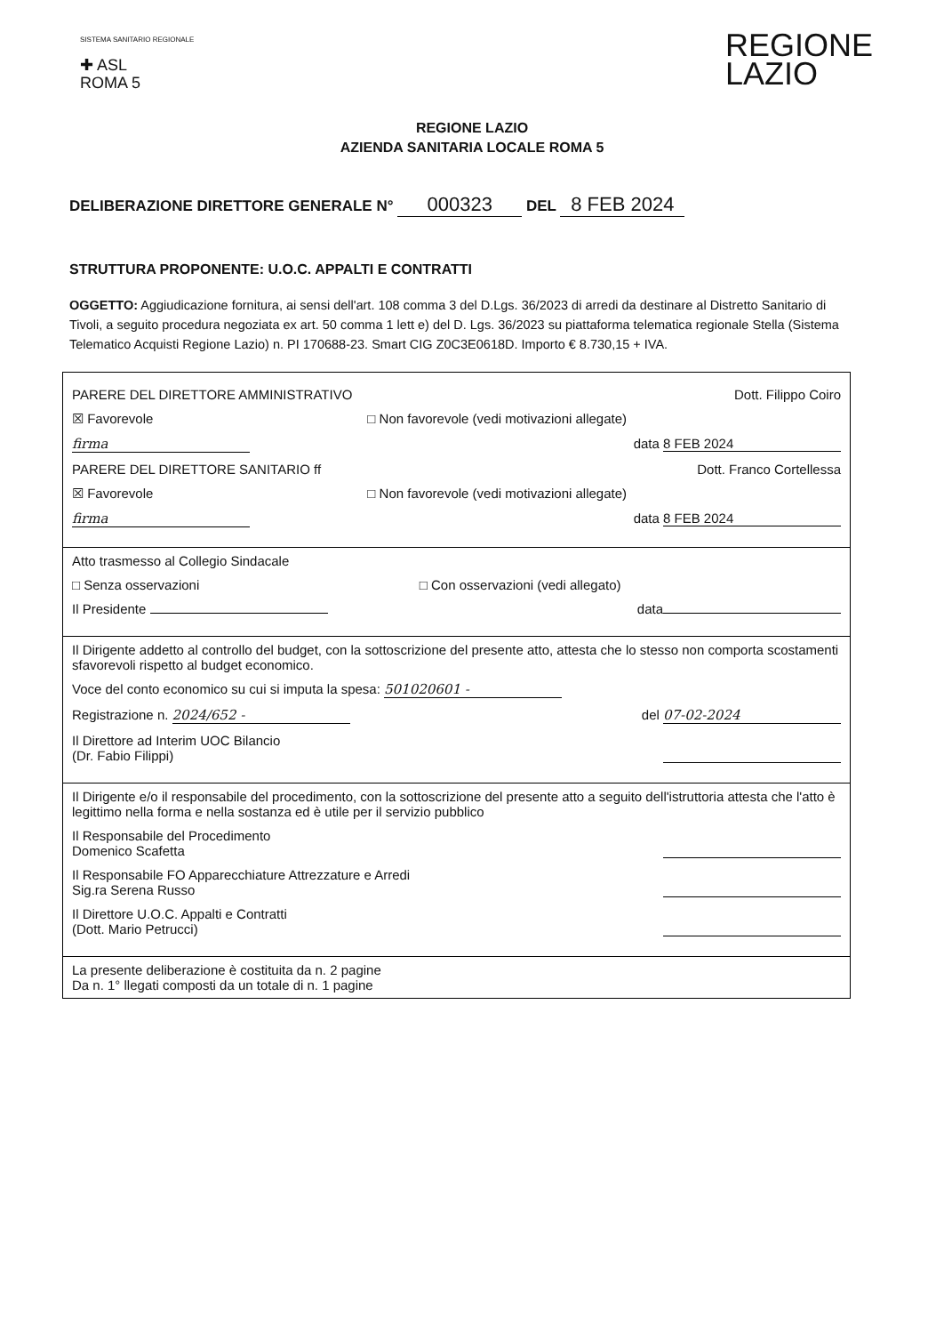SISTEMA SANITARIO REGIONALE
✚ ASL
ROMA 5
REGIONE
LAZIO
REGIONE LAZIO
AZIENDA SANITARIA LOCALE ROMA 5
DELIBERAZIONE DIRETTORE GENERALE N° 000323 DEL 8 FEB 2024
STRUTTURA PROPONENTE: U.O.C. APPALTI E CONTRATTI
OGGETTO: Aggiudicazione fornitura, ai sensi dell'art. 108 comma 3 del D.Lgs. 36/2023 di arredi da destinare al Distretto Sanitario di Tivoli, a seguito procedura negoziata ex art. 50 comma 1 lett e) del D. Lgs. 36/2023 su piattaforma telematica regionale Stella (Sistema Telematico Acquisti Regione Lazio) n. PI 170688-23. Smart CIG Z0C3E0618D. Importo € 8.730,15 + IVA.
PARERE DEL DIRETTORE AMMINISTRATIVO Dott. Filippo Coiro
☒ Favorevole □ Non favorevole (vedi motivazioni allegate)
firma data 8 FEB 2024
PARERE DEL DIRETTORE SANITARIO ff Dott. Franco Cortellessa
☒ Favorevole □ Non favorevole (vedi motivazioni allegate)
firma data 8 FEB 2024
Atto trasmesso al Collegio Sindacale
□ Senza osservazioni □ Con osservazioni (vedi allegato)
Il Presidente data
Il Dirigente addetto al controllo del budget, con la sottoscrizione del presente atto, attesta che lo stesso non comporta scostamenti sfavorevoli rispetto al budget economico.
Voce del conto economico su cui si imputa la spesa: 501020601 -
Registrazione n. 2024/652 - del 07-02-2024
Il Direttore ad Interim UOC Bilancio
(Dr. Fabio Filippi)
Il Dirigente e/o il responsabile del procedimento, con la sottoscrizione del presente atto a seguito dell'istruttoria attesta che l'atto è legittimo nella forma e nella sostanza ed è utile per il servizio pubblico
Il Responsabile del Procedimento
Domenico Scafetta
Il Responsabile FO Apparecchiature Attrezzature e Arredi
Sig.ra Serena Russo
Il Direttore U.O.C. Appalti e Contratti
(Dott. Mario Petrucci)
La presente deliberazione è costituita da n. 2 pagine
Da n. 1° llegati composti da un totale di n. 1 pagine